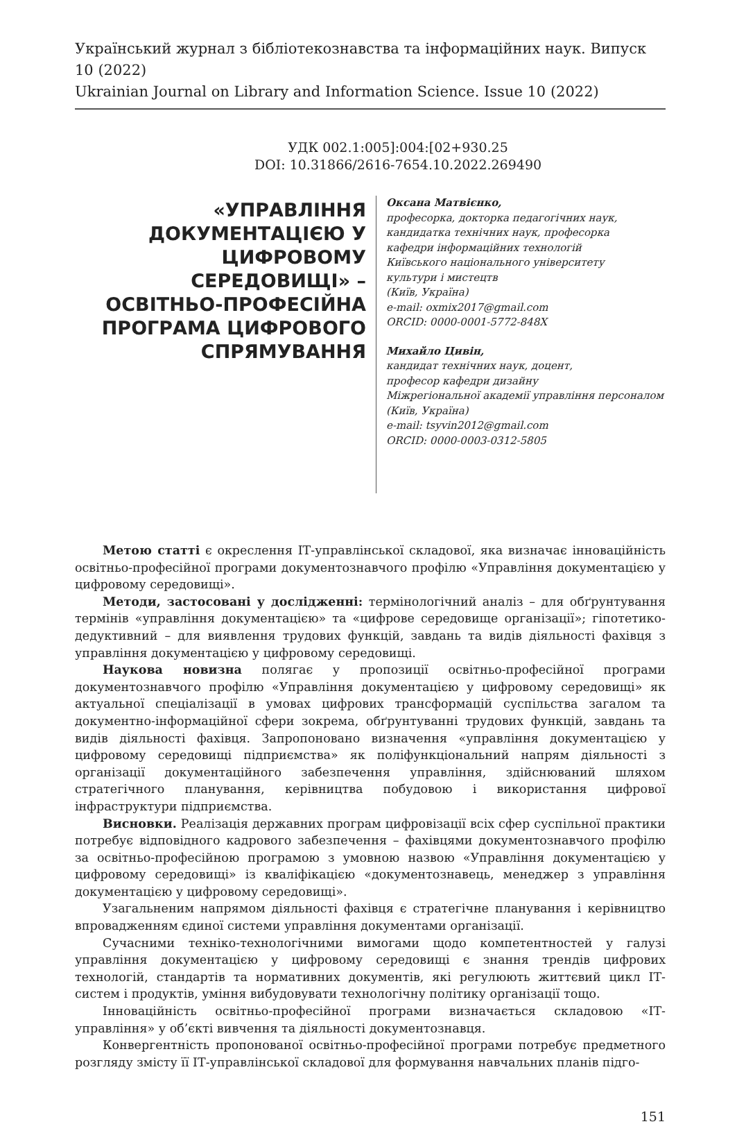Український журнал з бібліотекознавства та інформаційних наук. Випуск 10 (2022)
Ukrainian Journal on Library and Information Science. Issue 10 (2022)
УДК 002.1:005]:004:[02+930.25
DOI: 10.31866/2616-7654.10.2022.269490
«УПРАВЛІННЯ ДОКУМЕНТАЦІЄЮ У ЦИФРОВОМУ СЕРЕДОВИЩІ» – ОСВІТНЬО-ПРОФЕСІЙНА ПРОГРАМА ЦИФРОВОГО СПРЯМУВАННЯ
Оксана Матвієнко,
професорка, докторка педагогічних наук,
кандидатка технічних наук, професорка
кафедри інформаційних технологій
Київського національного університету
культури і мистецтв
(Київ, Україна)
e-mail: oxmix2017@gmail.com
ORCID: 0000-0001-5772-848X
Михайло Цивін,
кандидат технічних наук, доцент,
професор кафедри дизайну
Міжрегіональної академії управління персоналом
(Київ, Україна)
e-mail: tsyvin2012@gmail.com
ORCID: 0000-0003-0312-5805
Метою статті є окреслення ІТ-управлінської складової, яка визначає інноваційність освітньо-професійної програми документознавчого профілю «Управління документацією у цифровому середовищі».
Методи, застосовані у дослідженні: термінологічний аналіз – для обґрунтування термінів «управління документацією» та «цифрове середовище організації»; гіпотетико-дедуктивний – для виявлення трудових функцій, завдань та видів діяльності фахівця з управління документацією у цифровому середовищі.
Наукова новизна полягає у пропозиції освітньо-професійної програми документознавчого профілю «Управління документацією у цифровому середовищі» як актуальної спеціалізації в умовах цифрових трансформацій суспільства загалом та документно-інформаційної сфери зокрема, обґрунтуванні трудових функцій, завдань та видів діяльності фахівця. Запропоновано визначення «управління документацією у цифровому середовищі підприємства» як поліфункціональний напрям діяльності з організації документаційного забезпечення управління, здійснюваний шляхом стратегічного планування, керівництва побудовою і використання цифрової інфраструктури підприємства.
Висновки. Реалізація державних програм цифровізації всіх сфер суспільної практики потребує відповідного кадрового забезпечення – фахівцями документознавчого профілю за освітньо-професійною програмою з умовною назвою «Управління документацією у цифровому середовищі» із кваліфікацією «документознавець, менеджер з управління документацією у цифровому середовищі».
Узагальненим напрямом діяльності фахівця є стратегічне планування і керівництво впровадженням єдиної системи управління документами організації.
Сучасними техніко-технологічними вимогами щодо компетентностей у галузі управління документацією у цифровому середовищі є знання трендів цифрових технологій, стандартів та нормативних документів, які регулюють життєвий цикл ІТ-систем і продуктів, уміння вибудовувати технологічну політику організації тощо.
Інноваційність освітньо-професійної програми визначається складовою «ІТ-управління» у об’єкті вивчення та діяльності документознавця.
Конвергентність пропонованої освітньо-професійної програми потребує предметного розгляду змісту її ІТ-управлінської складової для формування навчальних планів підго-
151